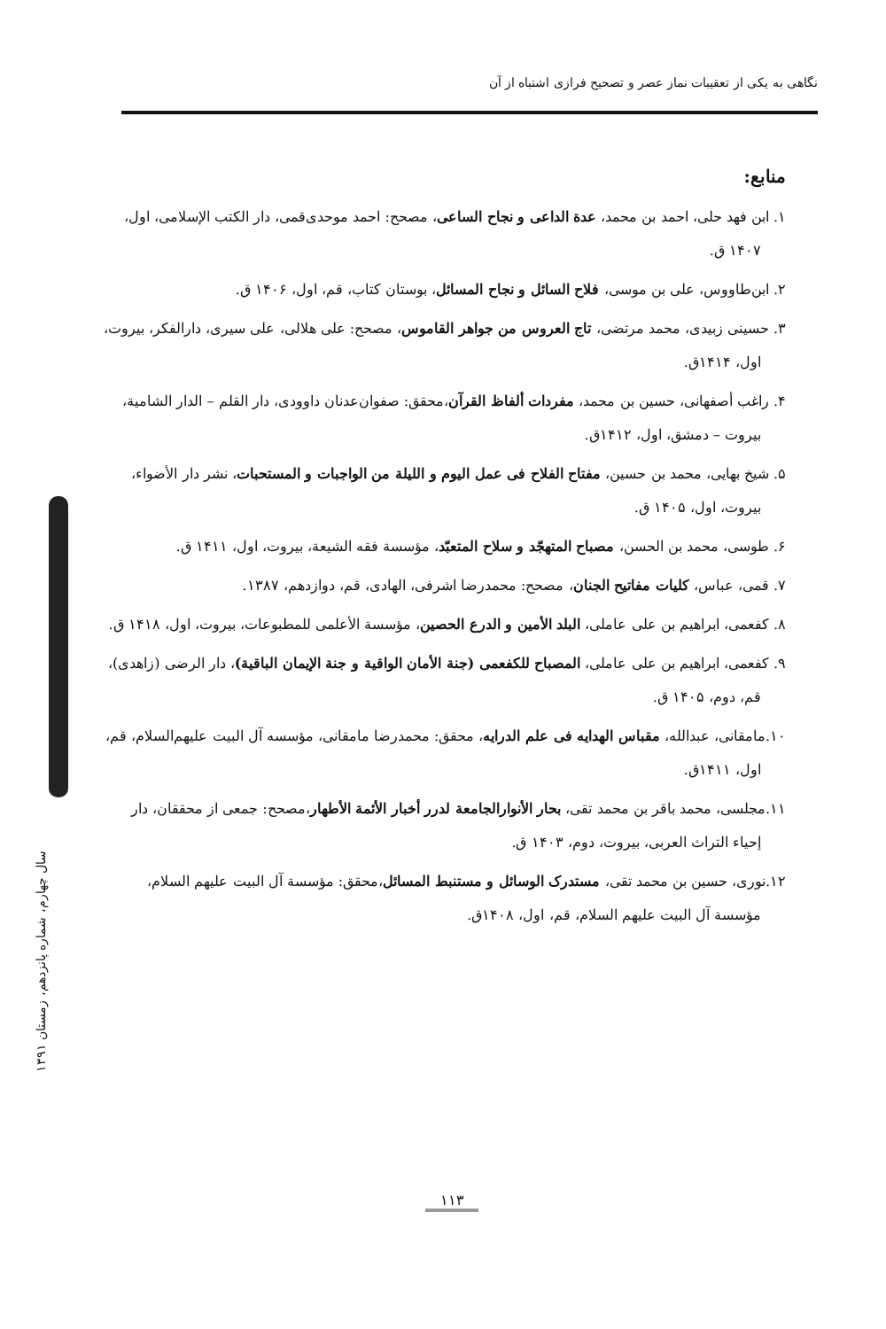نگاهی به یکی از تعقیبات نماز عصر و تصحیح فرازی اشتباه از آن
منابع:
۱. ابن فهد حلی، احمد بن محمد، عدة الداعی و نجاح الساعی، مصحح: احمد موحدی‌قمی، دار الکتب الإسلامی، اول، ۱۴۰۷ ق.
۲. ابن‌طاووس، علی بن موسی، فلاح السائل و نجاح المسائل، بوستان کتاب، قم، اول، ۱۴۰۶ ق.
۳. حسینی زبیدی، محمد مرتضی، تاج العروس من جواهر القاموس، مصحح: علی هلالی، علی سیری، دارالفکر، بیروت، اول، ۱۴۱۴ق.
۴. راغب أصفهانی، حسین بن محمد، مفردات ألفاظ القرآن،محقق: صفوان‌عدنان داوودی، دار القلم – الدار الشامیة، بیروت – دمشق، اول، ۱۴۱۲ق.
۵. شیخ بهایی، محمد بن حسین، مفتاح الفلاح فی عمل الیوم و اللیلة من الواجبات و المستحبات، نشر دار الأضواء، بیروت، اول، ۱۴۰۵ ق.
۶. طوسی، محمد بن الحسن، مصباح المتهجّد و سلاح المتعبّد، مؤسسة فقه الشیعة، بیروت، اول، ۱۴۱۱ ق.
۷. قمی، عباس، کلیات مفاتیح الجنان، مصحح: محمدرضا اشرفی، الهادی، قم، دوازدهم، ۱۳۸۷.
۸. کفعمی، ابراهیم بن علی عاملی، البلد الأمین و الدرع الحصین، مؤسسة الأعلمی للمطبوعات، بیروت، اول، ۱۴۱۸ ق.
۹. کفعمی، ابراهیم بن علی عاملی، المصباح للکفعمی (جنة الأمان الواقیة و جنة الإیمان الباقیة)، دار الرضی (زاهدی)، قم، دوم، ۱۴۰۵ ق.
۱۰.مامقانی، عبدالله، مقباس الهدایه فی علم الدرایه، محقق: محمدرضا مامقانی، مؤسسه آل البیت علیهم‌السلام، قم، اول، ۱۴۱۱ق.
۱۱.مجلسی، محمد باقر بن محمد تقی، بحار الأنوارالجامعة لدرر أخبار الأئمة الأطهار،مصحح: جمعی از محققان، دار إحیاء التراث العربی، بیروت، دوم، ۱۴۰۳ ق.
۱۲.نوری، حسین بن محمد تقی، مستدرک الوسائل و مستنبط المسائل،محقق: مؤسسة آل البیت علیهم السلام، مؤسسة آل البیت علیهم السلام، قم، اول، ۱۴۰۸ق.
سال چهارم، شماره پانزدهم، زمستان ۱۳۹۱
۱۱۳